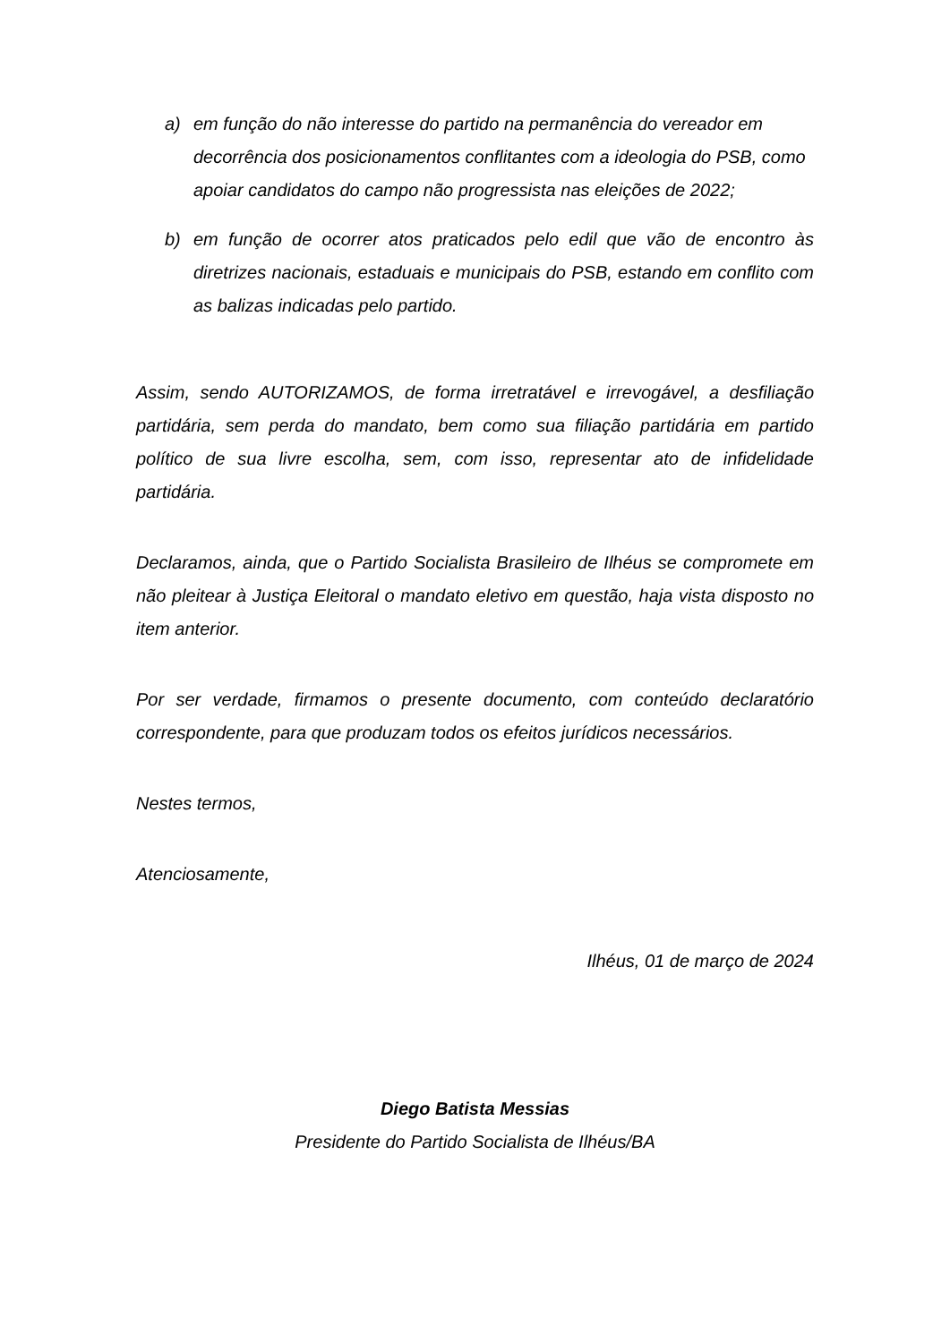a) em função do não interesse do partido na permanência do vereador em decorrência dos posicionamentos conflitantes com a ideologia do PSB, como apoiar candidatos do campo não progressista nas eleições de 2022;
b) em função de ocorrer atos praticados pelo edil que vão de encontro às diretrizes nacionais, estaduais e municipais do PSB, estando em conflito com as balizas indicadas pelo partido.
Assim, sendo AUTORIZAMOS, de forma irretratável e irrevogável, a desfiliação partidária, sem perda do mandato, bem como sua filiação partidária em partido político de sua livre escolha, sem, com isso, representar ato de infidelidade partidária.
Declaramos, ainda, que o Partido Socialista Brasileiro de Ilhéus se compromete em não pleitear à Justiça Eleitoral o mandato eletivo em questão, haja vista disposto no item anterior.
Por ser verdade, firmamos o presente documento, com conteúdo declaratório correspondente, para que produzam todos os efeitos jurídicos necessários.
Nestes termos,
Atenciosamente,
Ilhéus, 01 de março de 2024
Diego Batista Messias
Presidente do Partido Socialista de Ilhéus/BA